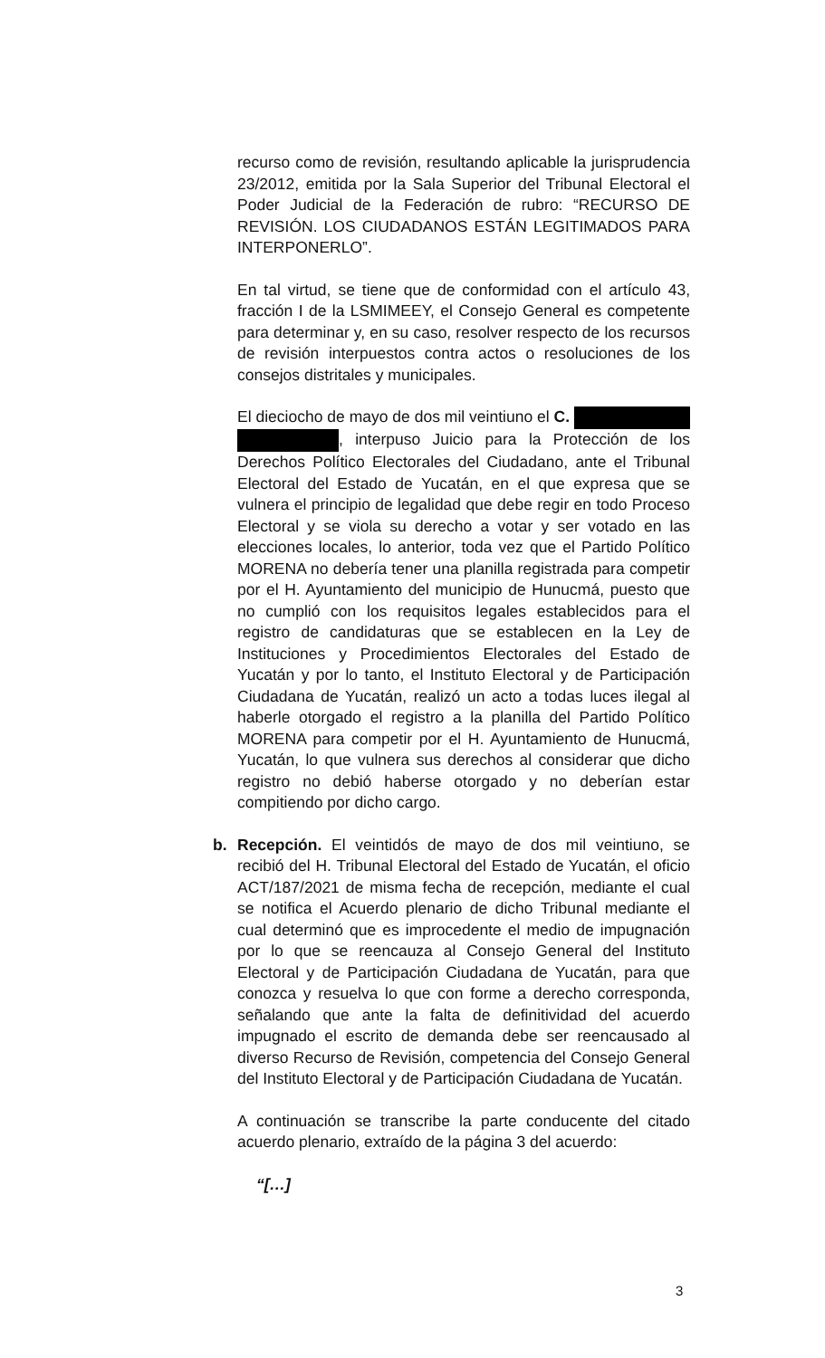recurso como de revisión, resultando aplicable la jurisprudencia 23/2012, emitida por la Sala Superior del Tribunal Electoral el Poder Judicial de la Federación de rubro: “RECURSO DE REVISIÓN. LOS CIUDADANOS ESTÁN LEGITIMADOS PARA INTERPONERLO”.
En tal virtud, se tiene que de conformidad con el artículo 43, fracción I de la LSMIMEEY, el Consejo General es competente para determinar y, en su caso, resolver respecto de los recursos de revisión interpuestos contra actos o resoluciones de los consejos distritales y municipales.
El dieciocho de mayo de dos mil veintiuno el C. , interpuso Juicio para la Protección de los Derechos Político Electorales del Ciudadano, ante el Tribunal Electoral del Estado de Yucatán, en el que expresa que se vulnera el principio de legalidad que debe regir en todo Proceso Electoral y se viola su derecho a votar y ser votado en las elecciones locales, lo anterior, toda vez que el Partido Político MORENA no debería tener una planilla registrada para competir por el H. Ayuntamiento del municipio de Hunucmá, puesto que no cumplió con los requisitos legales establecidos para el registro de candidaturas que se establecen en la Ley de Instituciones y Procedimientos Electorales del Estado de Yucatán y por lo tanto, el Instituto Electoral y de Participación Ciudadana de Yucatán, realizó un acto a todas luces ilegal al haberle otorgado el registro a la planilla del Partido Político MORENA para competir por el H. Ayuntamiento de Hunucmá, Yucatán, lo que vulnera sus derechos al considerar que dicho registro no debió haberse otorgado y no deberían estar compitiendo por dicho cargo.
b. Recepción. El veintidós de mayo de dos mil veintiuno, se recibió del H. Tribunal Electoral del Estado de Yucatán, el oficio ACT/187/2021 de misma fecha de recepción, mediante el cual se notifica el Acuerdo plenario de dicho Tribunal mediante el cual determinó que es improcedente el medio de impugnación por lo que se reencauza al Consejo General del Instituto Electoral y de Participación Ciudadana de Yucatán, para que conozca y resuelva lo que con forme a derecho corresponda, señalando que ante la falta de definitividad del acuerdo impugnado el escrito de demanda debe ser reencausado al diverso Recurso de Revisión, competencia del Consejo General del Instituto Electoral y de Participación Ciudadana de Yucatán.
A continuación se transcribe la parte conducente del citado acuerdo plenario, extraído de la página 3 del acuerdo:
“[…]
3